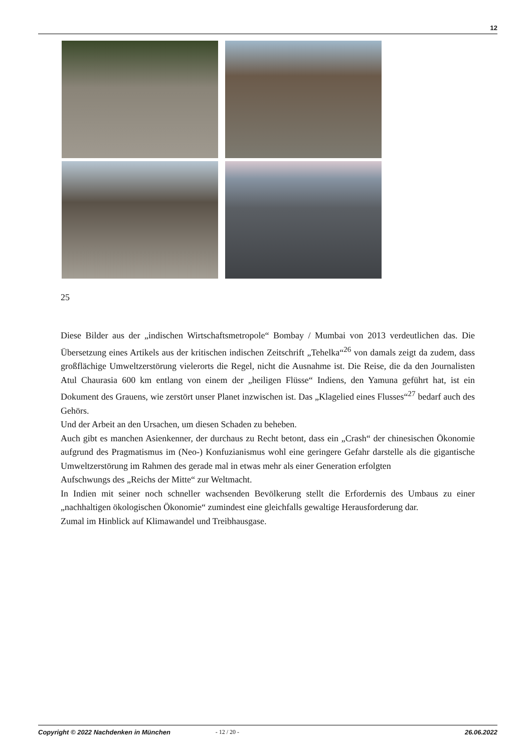12
25
Diese Bilder aus der „indischen Wirtschaftsmetropole“ Bombay / Mumbai von 2013 verdeutlichen das. Die Übersetzung eines Artikels aus der kritischen indischen Zeitschrift „Tehelka“<sup>26</sup> von damals zeigt da zudem, dass großflächige Umweltzerstörung vielerorts die Regel, nicht die Ausnahme ist. Die Reise, die da den Journalisten Atul Chaurasia 600 km entlang von einem der „heiligen Flüsse“ Indiens, den Yamuna geführt hat, ist ein Dokument des Grauens, wie zerstört unser Planet inzwischen ist. Das „Klagelied eines Flusses“<sup>27</sup> bedarf auch des Gehörs.
Und der Arbeit an den Ursachen, um diesen Schaden zu beheben.
Auch gibt es manchen Asienkenner, der durchaus zu Recht betont, dass ein „Crash“ der chinesischen Ökonomie aufgrund des Pragmatismus im (Neo-) Konfuzianismus wohl eine geringere Gefahr darstelle als die gigantische Umweltzerstörung im Rahmen des gerade mal in etwas mehr als einer Generation erfolgten
Aufschwungs des „Reichs der Mitte“ zur Weltmacht.
In Indien mit seiner noch schneller wachsenden Bevölkerung stellt die Erfordernis des Umbaus zu einer „nachhaltigen ökologischen Ökonomie“ zumindest eine gleichfalls gewaltige Herausforderung dar.
Zumal im Hinblick auf Klimawandel und Treibhausgase.
Copyright © 2022 Nachdenken in München - 12 / 20 - 26.06.2022